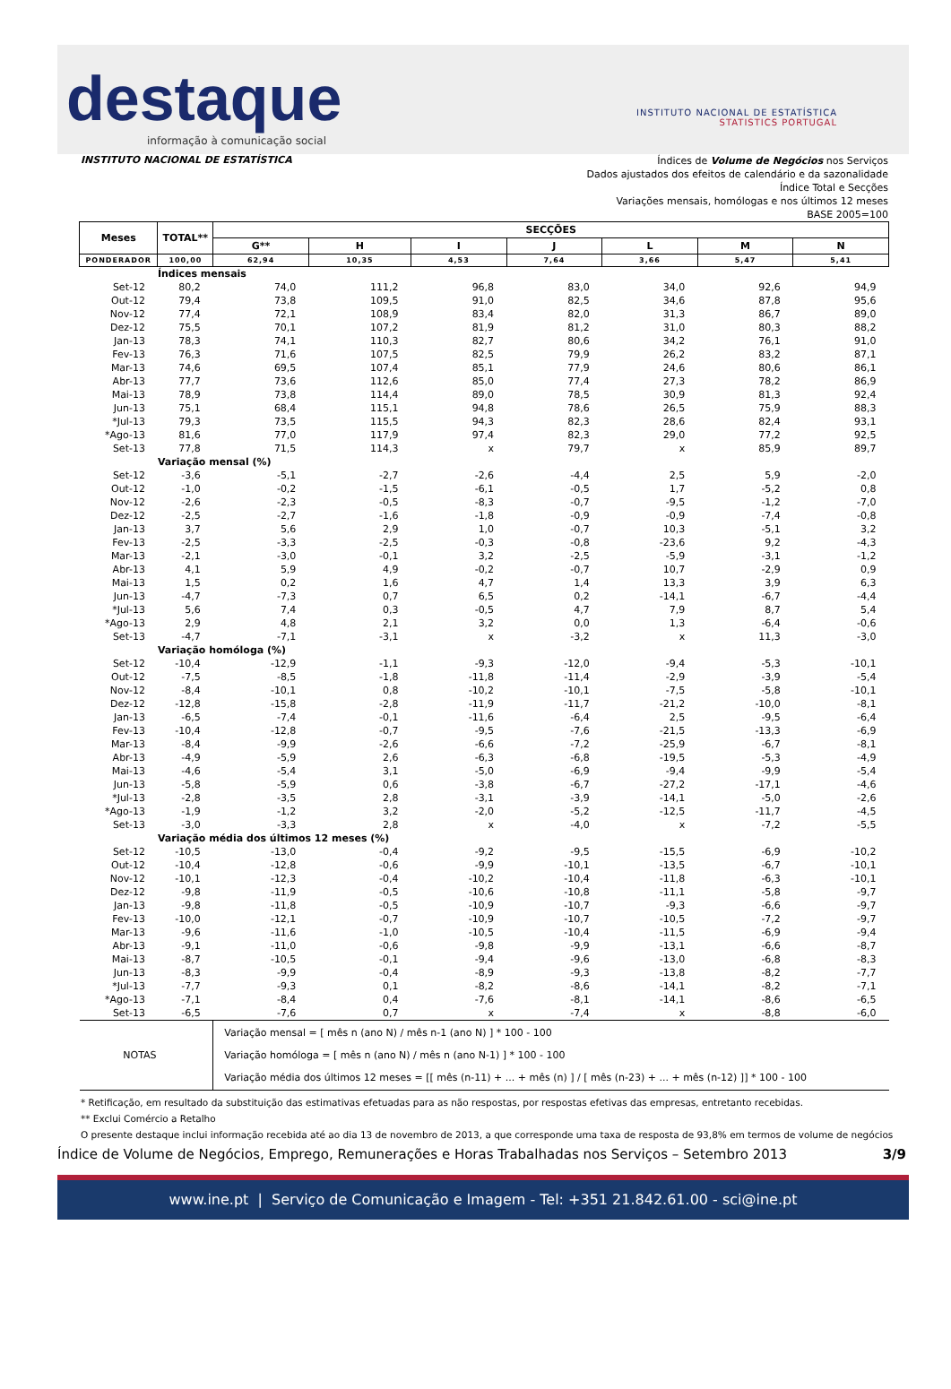destaque
informação à comunicação social
INSTITUTO NACIONAL DE ESTATÍSTICA
STATISTICS PORTUGAL
INSTITUTO NACIONAL DE ESTATÍSTICA
Índices de Volume de Negócios nos Serviços
Dados ajustados dos efeitos de calendário e da sazonalidade
Índice Total e Secções
Variações mensais, homólogas e nos últimos 12 meses
BASE 2005=100
| Meses | TOTAL** | SECÇÕES | | | | | | |
| --- | --- | --- | --- | --- | --- | --- | --- | --- |
| | | G** | H | I | J | L | M | N |
| PONDERADOR | 100,00 | 62,94 | 10,35 | 4,53 | 7,64 | 3,66 | 5,47 | 5,41 |
| | Índices mensais | | | | | | | |
| Set-12 | 80,2 | 74,0 | 111,2 | 96,8 | 83,0 | 34,0 | 92,6 | 94,9 |
| Out-12 | 79,4 | 73,8 | 109,5 | 91,0 | 82,5 | 34,6 | 87,8 | 95,6 |
| Nov-12 | 77,4 | 72,1 | 108,9 | 83,4 | 82,0 | 31,3 | 86,7 | 89,0 |
| Dez-12 | 75,5 | 70,1 | 107,2 | 81,9 | 81,2 | 31,0 | 80,3 | 88,2 |
| Jan-13 | 78,3 | 74,1 | 110,3 | 82,7 | 80,6 | 34,2 | 76,1 | 91,0 |
| Fev-13 | 76,3 | 71,6 | 107,5 | 82,5 | 79,9 | 26,2 | 83,2 | 87,1 |
| Mar-13 | 74,6 | 69,5 | 107,4 | 85,1 | 77,9 | 24,6 | 80,6 | 86,1 |
| Abr-13 | 77,7 | 73,6 | 112,6 | 85,0 | 77,4 | 27,3 | 78,2 | 86,9 |
| Mai-13 | 78,9 | 73,8 | 114,4 | 89,0 | 78,5 | 30,9 | 81,3 | 92,4 |
| Jun-13 | 75,1 | 68,4 | 115,1 | 94,8 | 78,6 | 26,5 | 75,9 | 88,3 |
| *Jul-13 | 79,3 | 73,5 | 115,5 | 94,3 | 82,3 | 28,6 | 82,4 | 93,1 |
| *Ago-13 | 81,6 | 77,0 | 117,9 | 97,4 | 82,3 | 29,0 | 77,2 | 92,5 |
| Set-13 | 77,8 | 71,5 | 114,3 | x | 79,7 | x | 85,9 | 89,7 |
| | Variação mensal (%) | | | | | | | |
| Set-12 | -3,6 | -5,1 | -2,7 | -2,6 | -4,4 | 2,5 | 5,9 | -2,0 |
| Out-12 | -1,0 | -0,2 | -1,5 | -6,1 | -0,5 | 1,7 | -5,2 | 0,8 |
| Nov-12 | -2,6 | -2,3 | -0,5 | -8,3 | -0,7 | -9,5 | -1,2 | -7,0 |
| Dez-12 | -2,5 | -2,7 | -1,6 | -1,8 | -0,9 | -0,9 | -7,4 | -0,8 |
| Jan-13 | 3,7 | 5,6 | 2,9 | 1,0 | -0,7 | 10,3 | -5,1 | 3,2 |
| Fev-13 | -2,5 | -3,3 | -2,5 | -0,3 | -0,8 | -23,6 | 9,2 | -4,3 |
| Mar-13 | -2,1 | -3,0 | -0,1 | 3,2 | -2,5 | -5,9 | -3,1 | -1,2 |
| Abr-13 | 4,1 | 5,9 | 4,9 | -0,2 | -0,7 | 10,7 | -2,9 | 0,9 |
| Mai-13 | 1,5 | 0,2 | 1,6 | 4,7 | 1,4 | 13,3 | 3,9 | 6,3 |
| Jun-13 | -4,7 | -7,3 | 0,7 | 6,5 | 0,2 | -14,1 | -6,7 | -4,4 |
| *Jul-13 | 5,6 | 7,4 | 0,3 | -0,5 | 4,7 | 7,9 | 8,7 | 5,4 |
| *Ago-13 | 2,9 | 4,8 | 2,1 | 3,2 | 0,0 | 1,3 | -6,4 | -0,6 |
| Set-13 | -4,7 | -7,1 | -3,1 | x | -3,2 | x | 11,3 | -3,0 |
| | Variação homóloga (%) | | | | | | | |
| Set-12 | -10,4 | -12,9 | -1,1 | -9,3 | -12,0 | -9,4 | -5,3 | -10,1 |
| Out-12 | -7,5 | -8,5 | -1,8 | -11,8 | -11,4 | -2,9 | -3,9 | -5,4 |
| Nov-12 | -8,4 | -10,1 | 0,8 | -10,2 | -10,1 | -7,5 | -5,8 | -10,1 |
| Dez-12 | -12,8 | -15,8 | -2,8 | -11,9 | -11,7 | -21,2 | -10,0 | -8,1 |
| Jan-13 | -6,5 | -7,4 | -0,1 | -11,6 | -6,4 | 2,5 | -9,5 | -6,4 |
| Fev-13 | -10,4 | -12,8 | -0,7 | -9,5 | -7,6 | -21,5 | -13,3 | -6,9 |
| Mar-13 | -8,4 | -9,9 | -2,6 | -6,6 | -7,2 | -25,9 | -6,7 | -8,1 |
| Abr-13 | -4,9 | -5,9 | 2,6 | -6,3 | -6,8 | -19,5 | -5,3 | -4,9 |
| Mai-13 | -4,6 | -5,4 | 3,1 | -5,0 | -6,9 | -9,4 | -9,9 | -5,4 |
| Jun-13 | -5,8 | -5,9 | 0,6 | -3,8 | -6,7 | -27,2 | -17,1 | -4,6 |
| *Jul-13 | -2,8 | -3,5 | 2,8 | -3,1 | -3,9 | -14,1 | -5,0 | -2,6 |
| *Ago-13 | -1,9 | -1,2 | 3,2 | -2,0 | -5,2 | -12,5 | -11,7 | -4,5 |
| Set-13 | -3,0 | -3,3 | 2,8 | x | -4,0 | x | -7,2 | -5,5 |
| | Variação média dos últimos 12 meses (%) | | | | | | | |
| Set-12 | -10,5 | -13,0 | -0,4 | -9,2 | -9,5 | -15,5 | -6,9 | -10,2 |
| Out-12 | -10,4 | -12,8 | -0,6 | -9,9 | -10,1 | -13,5 | -6,7 | -10,1 |
| Nov-12 | -10,1 | -12,3 | -0,4 | -10,2 | -10,4 | -11,8 | -6,3 | -10,1 |
| Dez-12 | -9,8 | -11,9 | -0,5 | -10,6 | -10,8 | -11,1 | -5,8 | -9,7 |
| Jan-13 | -9,8 | -11,8 | -0,5 | -10,9 | -10,7 | -9,3 | -6,6 | -9,7 |
| Fev-13 | -10,0 | -12,1 | -0,7 | -10,9 | -10,7 | -10,5 | -7,2 | -9,7 |
| Mar-13 | -9,6 | -11,6 | -1,0 | -10,5 | -10,4 | -11,5 | -6,9 | -9,4 |
| Abr-13 | -9,1 | -11,0 | -0,6 | -9,8 | -9,9 | -13,1 | -6,6 | -8,7 |
| Mai-13 | -8,7 | -10,5 | -0,1 | -9,4 | -9,6 | -13,0 | -6,8 | -8,3 |
| Jun-13 | -8,3 | -9,9 | -0,4 | -8,9 | -9,3 | -13,8 | -8,2 | -7,7 |
| *Jul-13 | -7,7 | -9,3 | 0,1 | -8,2 | -8,6 | -14,1 | -8,2 | -7,1 |
| *Ago-13 | -7,1 | -8,4 | 0,4 | -7,6 | -8,1 | -14,1 | -8,6 | -6,5 |
| Set-13 | -6,5 | -7,6 | 0,7 | x | -7,4 | x | -8,8 | -6,0 |
| NOTAS | | Variação mensal = [ mês n (ano N) / mês n-1 (ano N) ] * 100 - 100 Variação homóloga = [ mês n (ano N) / mês n (ano N-1) ] * 100 - 100 Variação média dos últimos 12 meses = [[ mês (n-11) + ... + mês (n) ] / [ mês (n-23) + ... + mês (n-12) ]] * 100 - 100 | | | | | | |
* Retificação, em resultado da substituição das estimativas efetuadas para as não respostas, por respostas efetivas das empresas, entretanto recebidas.
** Exclui Comércio a Retalho
O presente destaque inclui informação recebida até ao dia 13 de novembro de 2013, a que corresponde uma taxa de resposta de 93,8% em termos de volume de negócios
Índice de Volume de Negócios, Emprego, Remunerações e Horas Trabalhadas nos Serviços – Setembro 2013 3/9
www.ine.pt | Serviço de Comunicação e Imagem - Tel: +351 21.842.61.00 - sci@ine.pt